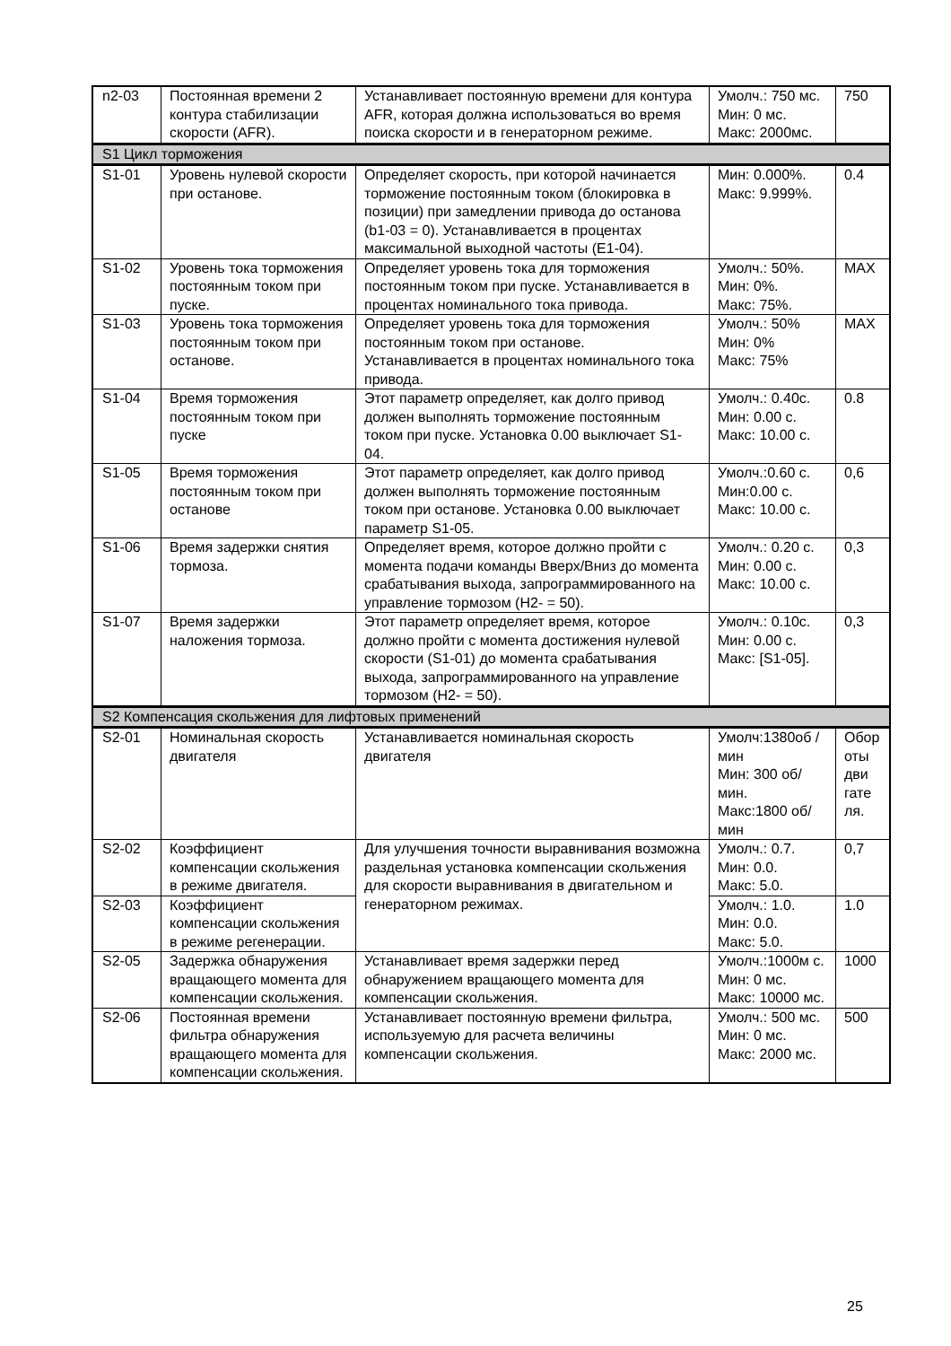| n2-03 | Постоянная времени 2 контура стабилизации скорости (AFR). | Устанавливает постоянную времени для контура AFR, которая должна использоваться во время поиска скорости и в генераторном режиме. | Умолч.: 750 мс. Мин: 0 мс. Макс: 2000мс. | 750 |
| S1 Цикл торможения | | | | |
| S1-01 | Уровень нулевой скорости при останове. | Определяет скорость, при которой начинается торможение постоянным током (блокировка в позиции) при замедлении привода до останова (b1-03 = 0). Устанавливается в процентах максимальной выходной частоты (E1-04). | Мин: 0.000%. Макс: 9.999%. | 0.4 |
| S1-02 | Уровень тока торможения постоянным током при пуске. | Определяет уровень тока для торможения постоянным током при пуске. Устанавливается в процентах номинального тока привода. | Умолч.: 50%. Мин: 0%. Макс: 75%. | MAX |
| S1-03 | Уровень тока торможения постоянным током при останове. | Определяет уровень тока для торможения постоянным током при останове. Устанавливается в процентах номинального тока привода. | Умолч.: 50% Мин: 0% Макс: 75% | MAX |
| S1-04 | Время торможения постоянным током при пуске | Этот параметр определяет, как долго привод должен выполнять торможение постоянным током при пуске. Установка 0.00 выключает S1-04. | Умолч.: 0.40с. Мин: 0.00 с. Макс: 10.00 с. | 0.8 |
| S1-05 | Время торможения постоянным током при останове | Этот параметр определяет, как долго привод должен выполнять торможение постоянным током при останове. Установка 0.00 выключает параметр S1-05. | Умолч.:0.60 с. Мин:0.00 с. Макс: 10.00 с. | 0,6 |
| S1-06 | Время задержки снятия тормоза. | Определяет время, которое должно пройти с момента подачи команды Вверх/Вниз до момента срабатывания выхода, запрограммированного на управление тормозом (H2- = 50). | Умолч.: 0.20 с. Мин: 0.00 с. Макс: 10.00 с. | 0,3 |
| S1-07 | Время задержки наложения тормоза. | Этот параметр определяет время, которое должно пройти с момента достижения нулевой скорости (S1-01) до момента срабатывания выхода, запрограммированного на управление тормозом (H2- = 50). | Умолч.: 0.10с. Мин: 0.00 с. Макс: [S1-05]. | 0,3 |
| S2 Компенсация скольжения для лифтовых применений | | | | |
| S2-01 | Номинальная скорость двигателя | Устанавливается номинальная скорость двигателя | Умолч:1380об /мин Мин: 300 об/мин. Макс:1800 об/мин | Обор оты дви гате ля. |
| S2-02 | Коэффициент компенсации скольжения в режиме двигателя. | Для улучшения точности выравнивания возможна раздельная установка компенсации скольжения для скорости выравнивания в двигательном и генераторном режимах. | Умолч.: 0.7. Мин: 0.0. Макс: 5.0. | 0,7 |
| S2-03 | Коэффициент компенсации скольжения в режиме регенерации. | | Умолч.: 1.0. Мин: 0.0. Макс: 5.0. | 1.0 |
| S2-05 | Задержка обнаружения вращающего момента для компенсации скольжения. | Устанавливает время задержки перед обнаружением вращающего момента для компенсации скольжения. | Умолч.:1000м с. Мин: 0 мс. Макс: 10000 мс. | 1000 |
| S2-06 | Постоянная времени фильтра обнаружения вращающего момента для компенсации скольжения. | Устанавливает постоянную времени фильтра, используемую для расчета величины компенсации скольжения. | Умолч.: 500 мс. Мин: 0 мс. Макс: 2000 мс. | 500 |
25